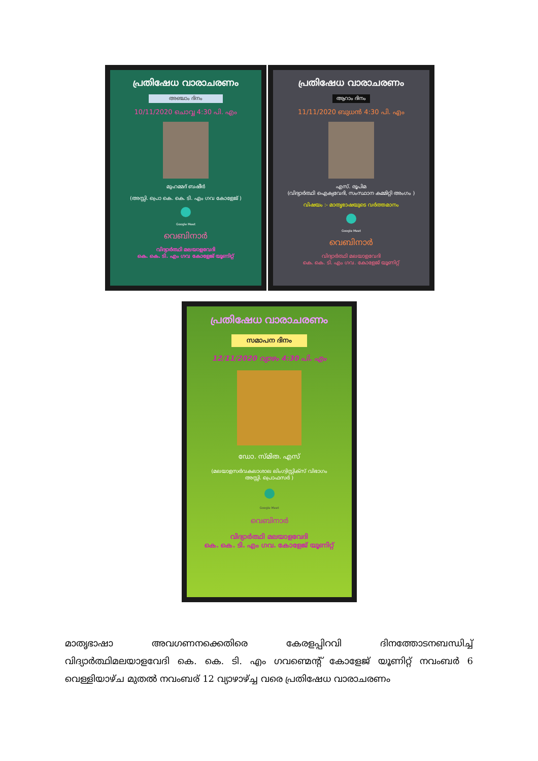പ്രതിഷേധ വാരാചരണം
അഞ്ചാം ദിനം
10/11/2020 ചൊവ്വ 4:30 പി. എം
മുഹമ്മദ് ബഷീർ
(അസ്സി. പ്രൊ കെ. കെ. ടി. എം ഗവ കോളേജ് )
Google Meet
വെബിനാർ
വിദ്യാർത്ഥി മലയാളവേദി
കെ. കെ. ടി. എം ഗവ കോളേജ് യൂണിറ്റ്
പ്രതിഷേധ വാരാചരണം
ആറാം ദിനം
11/11/2020 ബുധൻ 4:30 പി. എം
എസ്. രൂപിമ
(വിദ്യാർത്ഥി ഐക്യവേദി, സംസ്ഥാന കമ്മിറ്റി അംഗം )
വിഷയം :- മാതൃഭാഷയുടെ വർത്തമാനം
Google Meet
വെബിനാർ
വിദ്യാർത്ഥി മലയാളവേദി
കെ. കെ. ടി. എം ഗവ. കോളേജ് യൂണിറ്റ്
പ്രതിഷേധ വാരാചരണം
സമാപന ദിനം
12/11/2020 വ്യാഴം 4:30 പി. എം
ഡോ. സ്മിത. എസ്
(മലയാളസർവകലാശാല ലിംഗ്വിസ്റ്റിക്സ് വിഭാഗം
അസ്സി. പ്രൊഫസർ )
Google Meet
വെബിനാർ
വിദ്യാർത്ഥി മലയാളവേദി
കെ. കെ. ടി. എം ഗവ. കോളേജ് യൂണിറ്റ്
മാതൃഭാഷാ അവഗണനക്കെതിരെ കേരളപ്പിറവി ദിനത്തോടനബന്ധിച്ച് വിദ്യാർത്ഥിമലയാളവേദി കെ. കെ. ടി. എം ഗവണ്മെന്റ് കോളേജ് യൂണിറ്റ് നവംബർ 6 വെള്ളിയാഴ്ച മുതൽ നവംബര് 12 വ്യാഴാഴ്ച്ച വരെ പ്രതിഷേധ വാരാചരണം